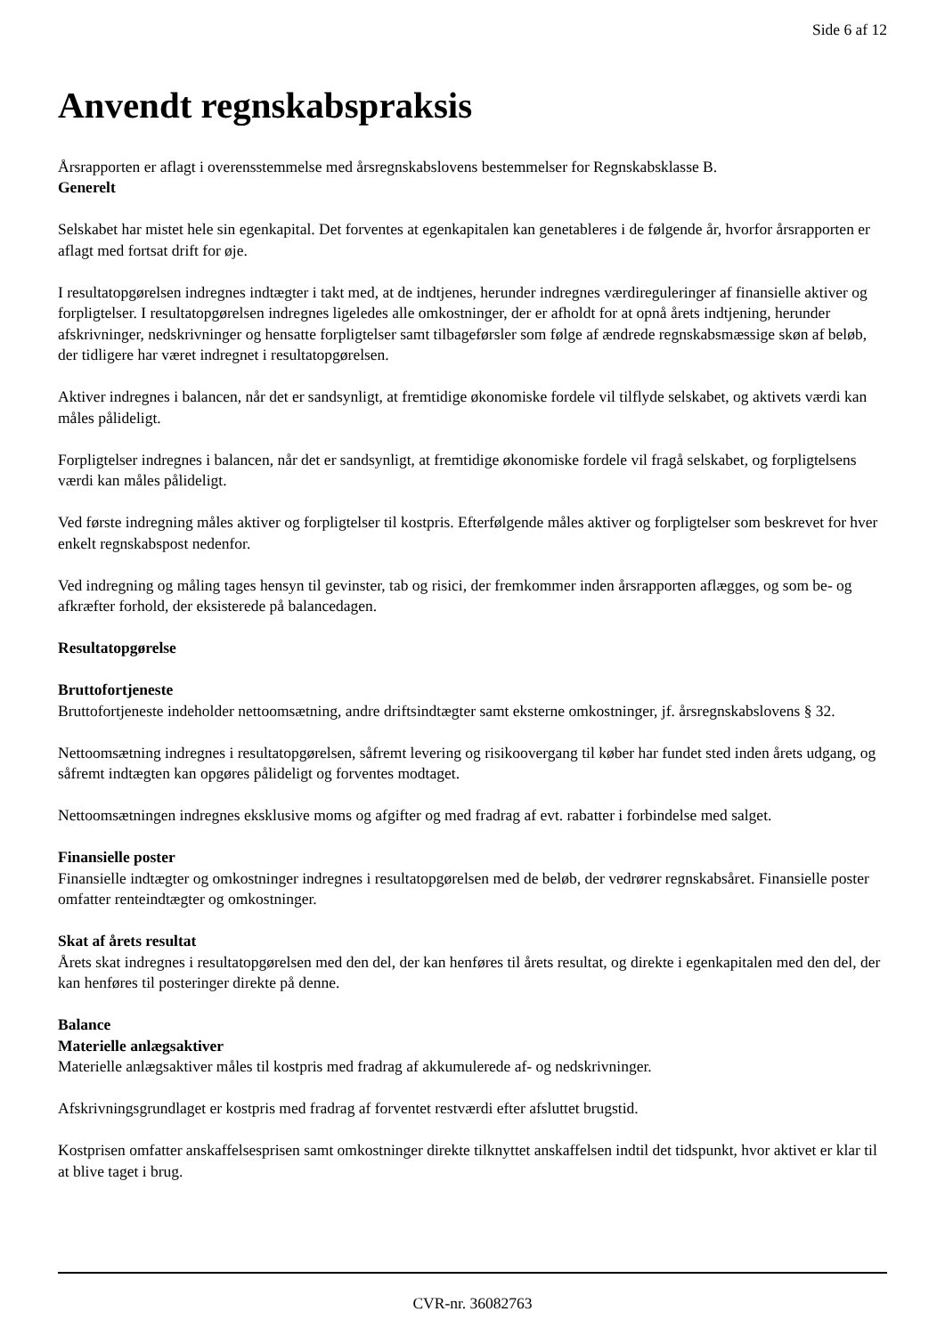Side 6 af 12
Anvendt regnskabspraksis
Årsrapporten er aflagt i overensstemmelse med årsregnskabslovens bestemmelser for Regnskabsklasse B.
Generelt
Selskabet har mistet hele sin egenkapital. Det forventes at egenkapitalen kan genetableres i de følgende år, hvorfor årsrapporten er aflagt med fortsat drift for øje.
I resultatopgørelsen indregnes indtægter i takt med, at de indtjenes, herunder indregnes værdireguleringer af finansielle aktiver og forpligtelser. I resultatopgørelsen indregnes ligeledes alle omkostninger, der er afholdt for at opnå årets indtjening, herunder afskrivninger, nedskrivninger og hensatte forpligtelser samt tilbageførsler som følge af ændrede regnskabsmæssige skøn af beløb, der tidligere har været indregnet i resultatopgørelsen.
Aktiver indregnes i balancen, når det er sandsynligt, at fremtidige økonomiske fordele vil tilflyde selskabet, og aktivets værdi kan måles pålideligt.
Forpligtelser indregnes i balancen, når det er sandsynligt, at fremtidige økonomiske fordele vil fragå selskabet, og forpligtelsens værdi kan måles pålideligt.
Ved første indregning måles aktiver og forpligtelser til kostpris. Efterfølgende måles aktiver og forpligtelser som beskrevet for hver enkelt regnskabspost nedenfor.
Ved indregning og måling tages hensyn til gevinster, tab og risici, der fremkommer inden årsrapporten aflægges, og som be- og afkræfter forhold, der eksisterede på balancedagen.
Resultatopgørelse
Bruttofortjeneste
Bruttofortjeneste indeholder nettoomsætning, andre driftsindtægter samt eksterne omkostninger, jf. årsregnskabslovens § 32.
Nettoomsætning indregnes i resultatopgørelsen, såfremt levering og risikoovergang til køber har fundet sted inden årets udgang, og såfremt indtægten kan opgøres pålideligt og forventes modtaget.
Nettoomsætningen indregnes eksklusive moms og afgifter og med fradrag af evt. rabatter i forbindelse med salget.
Finansielle poster
Finansielle indtægter og omkostninger indregnes i resultatopgørelsen med de beløb, der vedrører regnskabsåret. Finansielle poster omfatter renteindtægter og omkostninger.
Skat af årets resultat
Årets skat indregnes i resultatopgørelsen med den del, der kan henføres til årets resultat, og direkte i egenkapitalen med den del, der kan henføres til posteringer direkte på denne.
Balance
Materielle anlægsaktiver
Materielle anlægsaktiver måles til kostpris med fradrag af akkumulerede af- og nedskrivninger.
Afskrivningsgrundlaget er kostpris med fradrag af forventet restværdi efter afsluttet brugstid.
Kostprisen omfatter anskaffelsesprisen samt omkostninger direkte tilknyttet anskaffelsen indtil det tidspunkt, hvor aktivet er klar til at blive taget i brug.
CVR-nr. 36082763